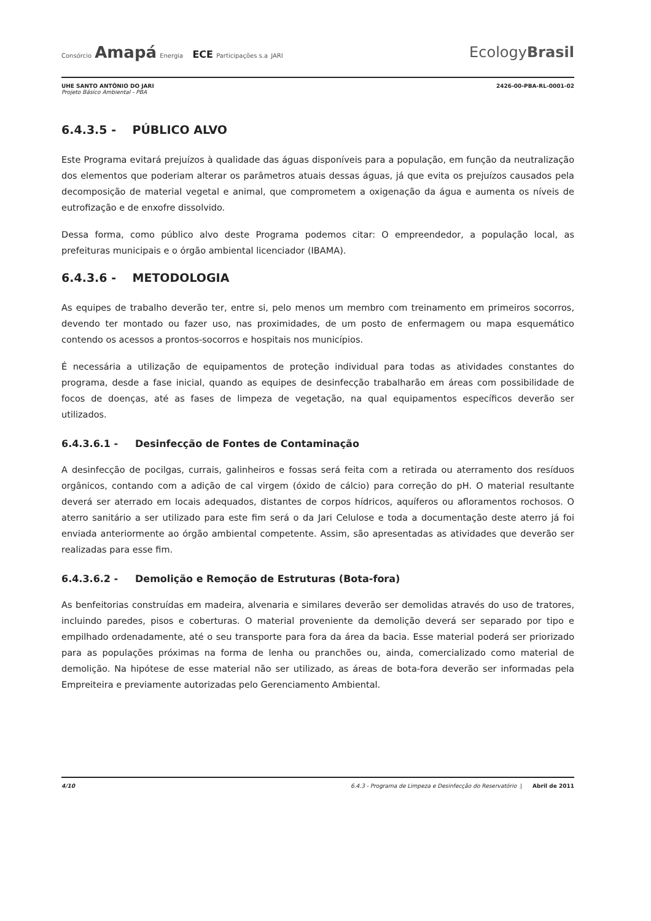Consórcio Amapá Energia ECE Participações s.a JARI
EcologyBrasil
UHE SANTO ANTÔNIO DO JARI
Projeto Básico Ambiental - PBA
2426-00-PBA-RL-0001-02
6.4.3.5 - PÚBLICO ALVO
Este Programa evitará prejuízos à qualidade das águas disponíveis para a população, em função da neutralização dos elementos que poderiam alterar os parâmetros atuais dessas águas, já que evita os prejuízos causados pela decomposição de material vegetal e animal, que comprometem a oxigenação da água e aumenta os níveis de eutrofização e de enxofre dissolvido.
Dessa forma, como público alvo deste Programa podemos citar: O empreendedor, a população local, as prefeituras municipais e o órgão ambiental licenciador (IBAMA).
6.4.3.6 - METODOLOGIA
As equipes de trabalho deverão ter, entre si, pelo menos um membro com treinamento em primeiros socorros, devendo ter montado ou fazer uso, nas proximidades, de um posto de enfermagem ou mapa esquemático contendo os acessos a prontos-socorros e hospitais nos municípios.
É necessária a utilização de equipamentos de proteção individual para todas as atividades constantes do programa, desde a fase inicial, quando as equipes de desinfecção trabalharão em áreas com possibilidade de focos de doenças, até as fases de limpeza de vegetação, na qual equipamentos específicos deverão ser utilizados.
6.4.3.6.1 - Desinfecção de Fontes de Contaminação
A desinfecção de pocilgas, currais, galinheiros e fossas será feita com a retirada ou aterramento dos resíduos orgânicos, contando com a adição de cal virgem (óxido de cálcio) para correção do pH. O material resultante deverá ser aterrado em locais adequados, distantes de corpos hídricos, aquíferos ou afloramentos rochosos. O aterro sanitário a ser utilizado para este fim será o da Jari Celulose e toda a documentação deste aterro já foi enviada anteriormente ao órgão ambiental competente. Assim, são apresentadas as atividades que deverão ser realizadas para esse fim.
6.4.3.6.2 - Demolição e Remoção de Estruturas (Bota-fora)
As benfeitorias construídas em madeira, alvenaria e similares deverão ser demolidas através do uso de tratores, incluindo paredes, pisos e coberturas. O material proveniente da demolição deverá ser separado por tipo e empilhado ordenadamente, até o seu transporte para fora da área da bacia. Esse material poderá ser priorizado para as populações próximas na forma de lenha ou pranchões ou, ainda, comercializado como material de demolição. Na hipótese de esse material não ser utilizado, as áreas de bota-fora deverão ser informadas pela Empreiteira e previamente autorizadas pelo Gerenciamento Ambiental.
4/10 6.4.3 - Programa de Limpeza e Desinfecção do Reservatório | Abril de 2011